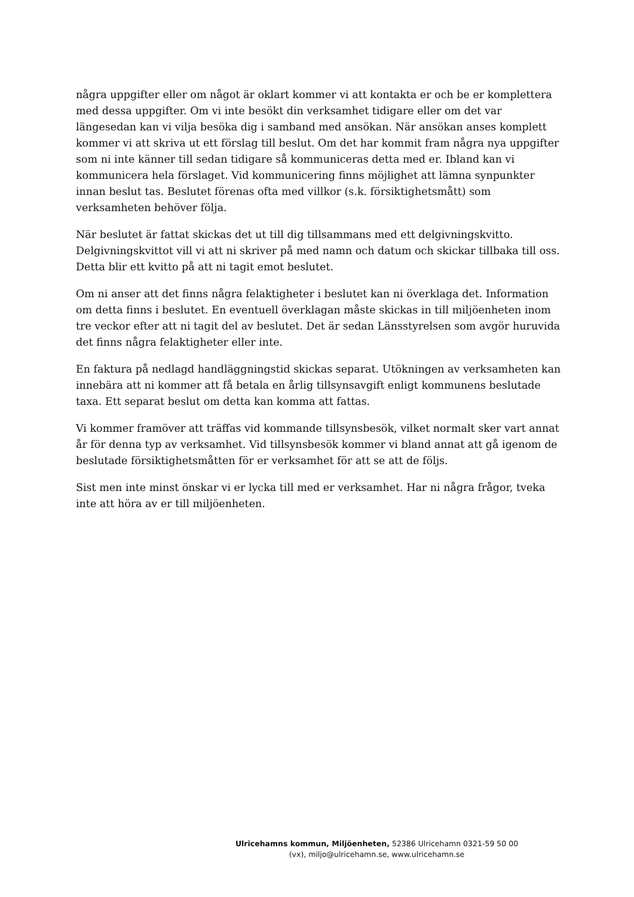några uppgifter eller om något är oklart kommer vi att kontakta er och be er komplettera med dessa uppgifter. Om vi inte besökt din verksamhet tidigare eller om det var längesedan kan vi vilja besöka dig i samband med ansökan. När ansökan anses komplett kommer vi att skriva ut ett förslag till beslut. Om det har kommit fram några nya uppgifter som ni inte känner till sedan tidigare så kommuniceras detta med er. Ibland kan vi kommunicera hela förslaget. Vid kommunicering finns möjlighet att lämna synpunkter innan beslut tas. Beslutet förenas ofta med villkor (s.k. försiktighetsmått) som verksamheten behöver följa.
När beslutet är fattat skickas det ut till dig tillsammans med ett delgivningskvitto. Delgivningskvittot vill vi att ni skriver på med namn och datum och skickar tillbaka till oss. Detta blir ett kvitto på att ni tagit emot beslutet.
Om ni anser att det finns några felaktigheter i beslutet kan ni överklaga det. Information om detta finns i beslutet. En eventuell överklagan måste skickas in till miljöenheten inom tre veckor efter att ni tagit del av beslutet. Det är sedan Länsstyrelsen som avgör huruvida det finns några felaktigheter eller inte.
En faktura på nedlagd handläggningstid skickas separat. Utökningen av verksamheten kan innebära att ni kommer att få betala en årlig tillsynsavgift enligt kommunens beslutade taxa. Ett separat beslut om detta kan komma att fattas.
Vi kommer framöver att träffas vid kommande tillsynsbesök, vilket normalt sker vart annat år för denna typ av verksamhet. Vid tillsynsbesök kommer vi bland annat att gå igenom de beslutade försiktighetsmåtten för er verksamhet för att se att de följs.
Sist men inte minst önskar vi er lycka till med er verksamhet. Har ni några frågor, tveka inte att höra av er till miljöenheten.
Ulricehamns kommun, Miljöenheten, 52386 Ulricehamn 0321-59 50 00
(vx), miljo@ulricehamn.se, www.ulricehamn.se